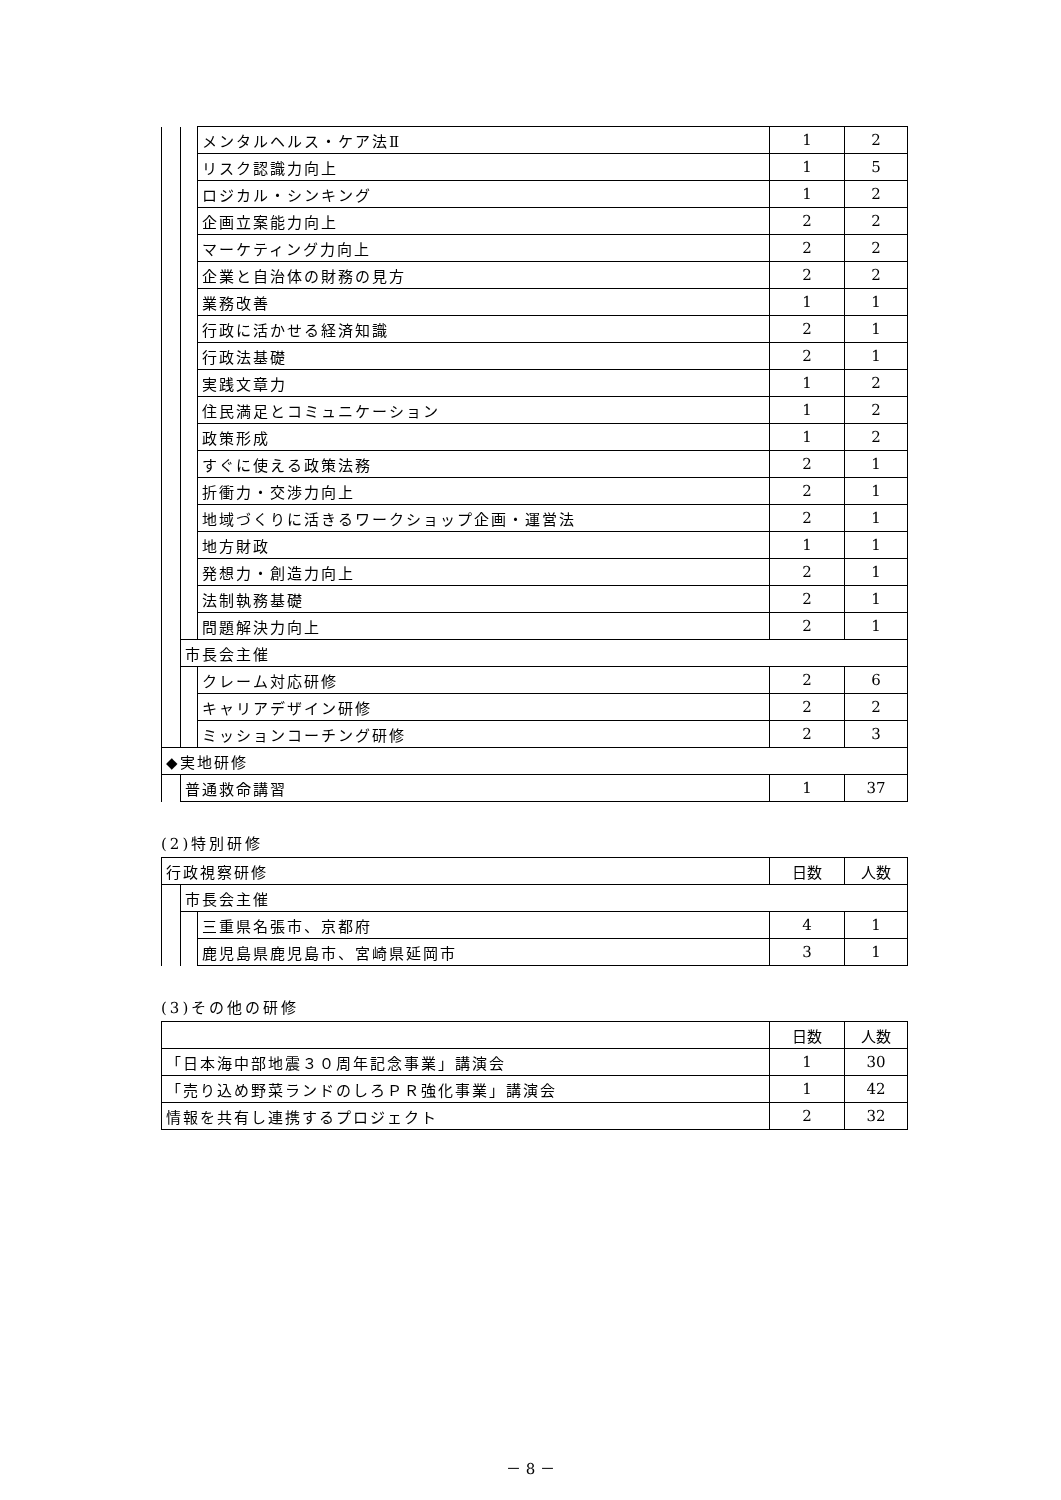| | | メンタルヘルス・ケア法Ⅱ | 1 | 2 |
| | | リスク認識力向上 | 1 | 5 |
| | | ロジカル・シンキング | 1 | 2 |
| | | 企画立案能力向上 | 2 | 2 |
| | | マーケティング力向上 | 2 | 2 |
| | | 企業と自治体の財務の見方 | 2 | 2 |
| | | 業務改善 | 1 | 1 |
| | | 行政に活かせる経済知識 | 2 | 1 |
| | | 行政法基礎 | 2 | 1 |
| | | 実践文章力 | 1 | 2 |
| | | 住民満足とコミュニケーション | 1 | 2 |
| | | 政策形成 | 1 | 2 |
| | | すぐに使える政策法務 | 2 | 1 |
| | | 折衝力・交渉力向上 | 2 | 1 |
| | | 地域づくりに活きるワークショップ企画・運営法 | 2 | 1 |
| | | 地方財政 | 1 | 1 |
| | | 発想力・創造力向上 | 2 | 1 |
| | | 法制執務基礎 | 2 | 1 |
| | | 問題解決力向上 | 2 | 1 |
| | 市長会主催 | | | |
| | | クレーム対応研修 | 2 | 6 |
| | | キャリアデザイン研修 | 2 | 2 |
| | | ミッションコーチング研修 | 2 | 3 |
| ◆実地研修 | | | | |
| | 普通救命講習 | | 1 | 37 |
(2)特別研修
| 行政視察研修 | | | 日数 | 人数 |
| --- | --- | --- | --- | --- |
| | 市長会主催 | | | |
| | | 三重県名張市、京都府 | 4 | 1 |
| | | 鹿児島県鹿児島市、宮崎県延岡市 | 3 | 1 |
(3)その他の研修
| | 日数 | 人数 |
| --- | --- | --- |
| 「日本海中部地震３０周年記念事業」講演会 | 1 | 30 |
| 「売り込め野菜ランドのしろＰＲ強化事業」講演会 | 1 | 42 |
| 情報を共有し連携するプロジェクト | 2 | 32 |
－ 8 －